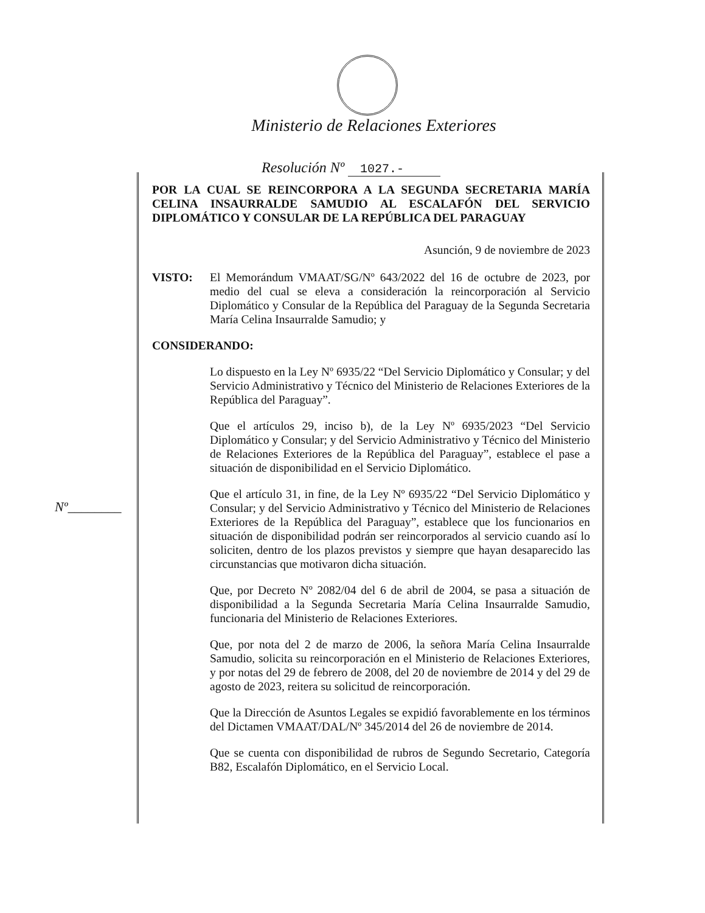Ministerio de Relaciones Exteriores
Resolución Nº 1027.-
Nº________
POR LA CUAL SE REINCORPORA A LA SEGUNDA SECRETARIA MARÍA CELINA INSAURRALDE SAMUDIO AL ESCALAFÓN DEL SERVICIO DIPLOMÁTICO Y CONSULAR DE LA REPÚBLICA DEL PARAGUAY
Asunción, 9 de noviembre de 2023
VISTO: El Memorándum VMAAT/SG/Nº 643/2022 del 16 de octubre de 2023, por medio del cual se eleva a consideración la reincorporación al Servicio Diplomático y Consular de la República del Paraguay de la Segunda Secretaria María Celina Insaurralde Samudio; y
CONSIDERANDO:
Lo dispuesto en la Ley Nº 6935/22 “Del Servicio Diplomático y Consular; y del Servicio Administrativo y Técnico del Ministerio de Relaciones Exteriores de la República del Paraguay”.
Que el artículos 29, inciso b), de la Ley Nº 6935/2023 “Del Servicio Diplomático y Consular; y del Servicio Administrativo y Técnico del Ministerio de Relaciones Exteriores de la República del Paraguay”, establece el pase a situación de disponibilidad en el Servicio Diplomático.
Que el artículo 31, in fine, de la Ley Nº 6935/22 “Del Servicio Diplomático y Consular; y del Servicio Administrativo y Técnico del Ministerio de Relaciones Exteriores de la República del Paraguay”, establece que los funcionarios en situación de disponibilidad podrán ser reincorporados al servicio cuando así lo soliciten, dentro de los plazos previstos y siempre que hayan desaparecido las circunstancias que motivaron dicha situación.
Que, por Decreto Nº 2082/04 del 6 de abril de 2004, se pasa a situación de disponibilidad a la Segunda Secretaria María Celina Insaurralde Samudio, funcionaria del Ministerio de Relaciones Exteriores.
Que, por nota del 2 de marzo de 2006, la señora María Celina Insaurralde Samudio, solicita su reincorporación en el Ministerio de Relaciones Exteriores, y por notas del 29 de febrero de 2008, del 20 de noviembre de 2014 y del 29 de agosto de 2023, reitera su solicitud de reincorporación.
Que la Dirección de Asuntos Legales se expidió favorablemente en los términos del Dictamen VMAAT/DAL/Nº 345/2014 del 26 de noviembre de 2014.
Que se cuenta con disponibilidad de rubros de Segundo Secretario, Categoría B82, Escalafón Diplomático, en el Servicio Local.